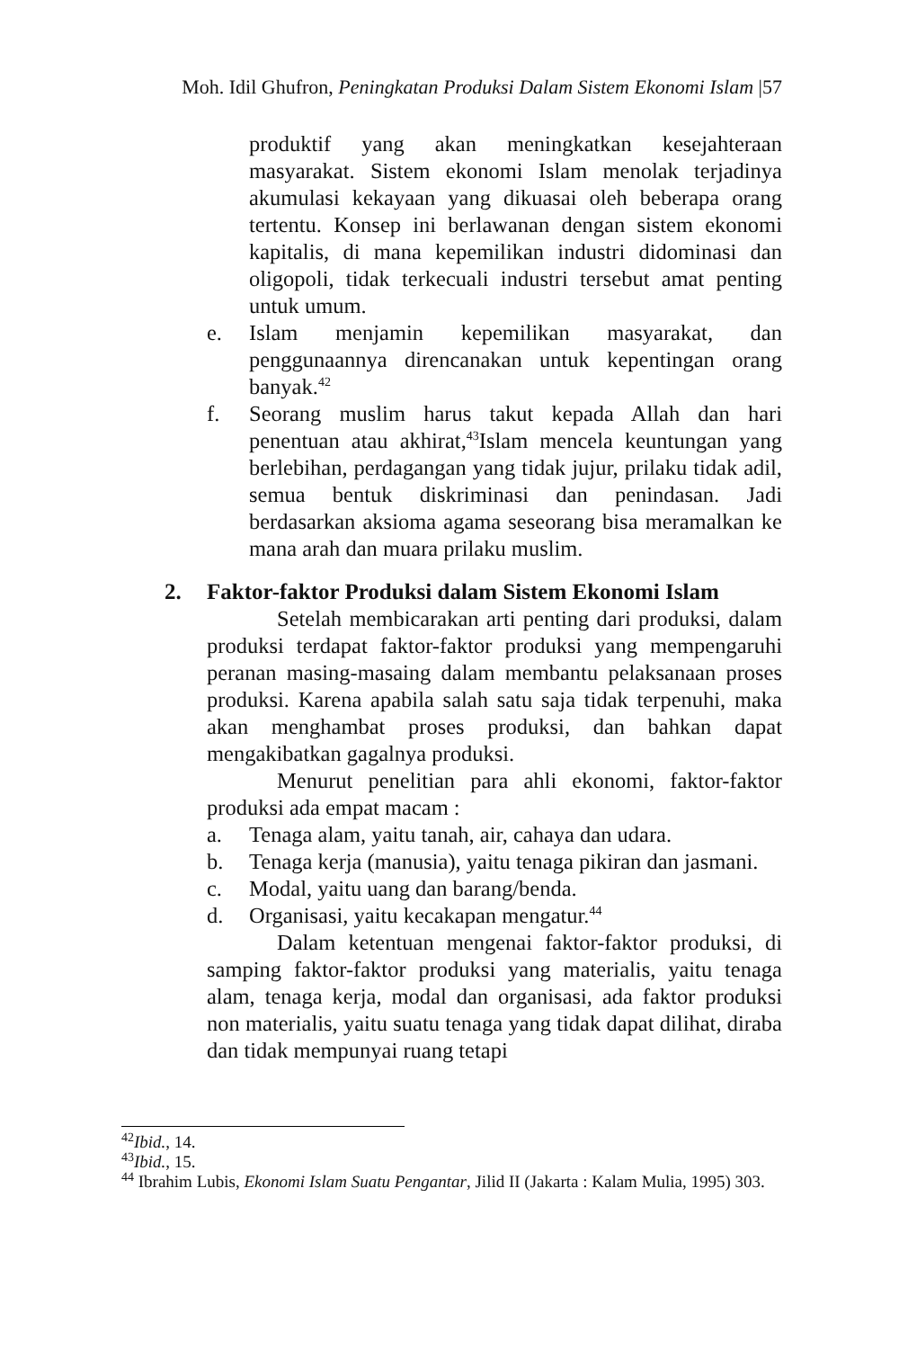Moh. Idil Ghufron, Peningkatan Produksi Dalam Sistem Ekonomi Islam |57
produktif yang akan meningkatkan kesejahteraan masyarakat. Sistem ekonomi Islam menolak terjadinya akumulasi kekayaan yang dikuasai oleh beberapa orang tertentu. Konsep ini berlawanan dengan sistem ekonomi kapitalis, di mana kepemilikan industri didominasi dan oligopoli, tidak terkecuali industri tersebut amat penting untuk umum.
e. Islam menjamin kepemilikan masyarakat, dan penggunaannya direncanakan untuk kepentingan orang banyak.<sup>42</sup>
f. Seorang muslim harus takut kepada Allah dan hari penentuan atau akhirat,<sup>43</sup>Islam mencela keuntungan yang berlebihan, perdagangan yang tidak jujur, prilaku tidak adil, semua bentuk diskriminasi dan penindasan. Jadi berdasarkan aksioma agama seseorang bisa meramalkan ke mana arah dan muara prilaku muslim.
2. Faktor-faktor Produksi dalam Sistem Ekonomi Islam
Setelah membicarakan arti penting dari produksi, dalam produksi terdapat faktor-faktor produksi yang mempengaruhi peranan masing-masaing dalam membantu pelaksanaan proses produksi. Karena apabila salah satu saja tidak terpenuhi, maka akan menghambat proses produksi, dan bahkan dapat mengakibatkan gagalnya produksi.
Menurut penelitian para ahli ekonomi, faktor-faktor produksi ada empat macam :
a. Tenaga alam, yaitu tanah, air, cahaya dan udara.
b. Tenaga kerja (manusia), yaitu tenaga pikiran dan jasmani.
c. Modal, yaitu uang dan barang/benda.
d. Organisasi, yaitu kecakapan mengatur.<sup>44</sup>
Dalam ketentuan mengenai faktor-faktor produksi, di samping faktor-faktor produksi yang materialis, yaitu tenaga alam, tenaga kerja, modal dan organisasi, ada faktor produksi non materialis, yaitu suatu tenaga yang tidak dapat dilihat, diraba dan tidak mempunyai ruang tetapi
<sup>42</sup> Ibid., 14.
<sup>43</sup> Ibid., 15.
<sup>44</sup> Ibrahim Lubis, Ekonomi Islam Suatu Pengantar, Jilid II (Jakarta : Kalam Mulia, 1995) 303.